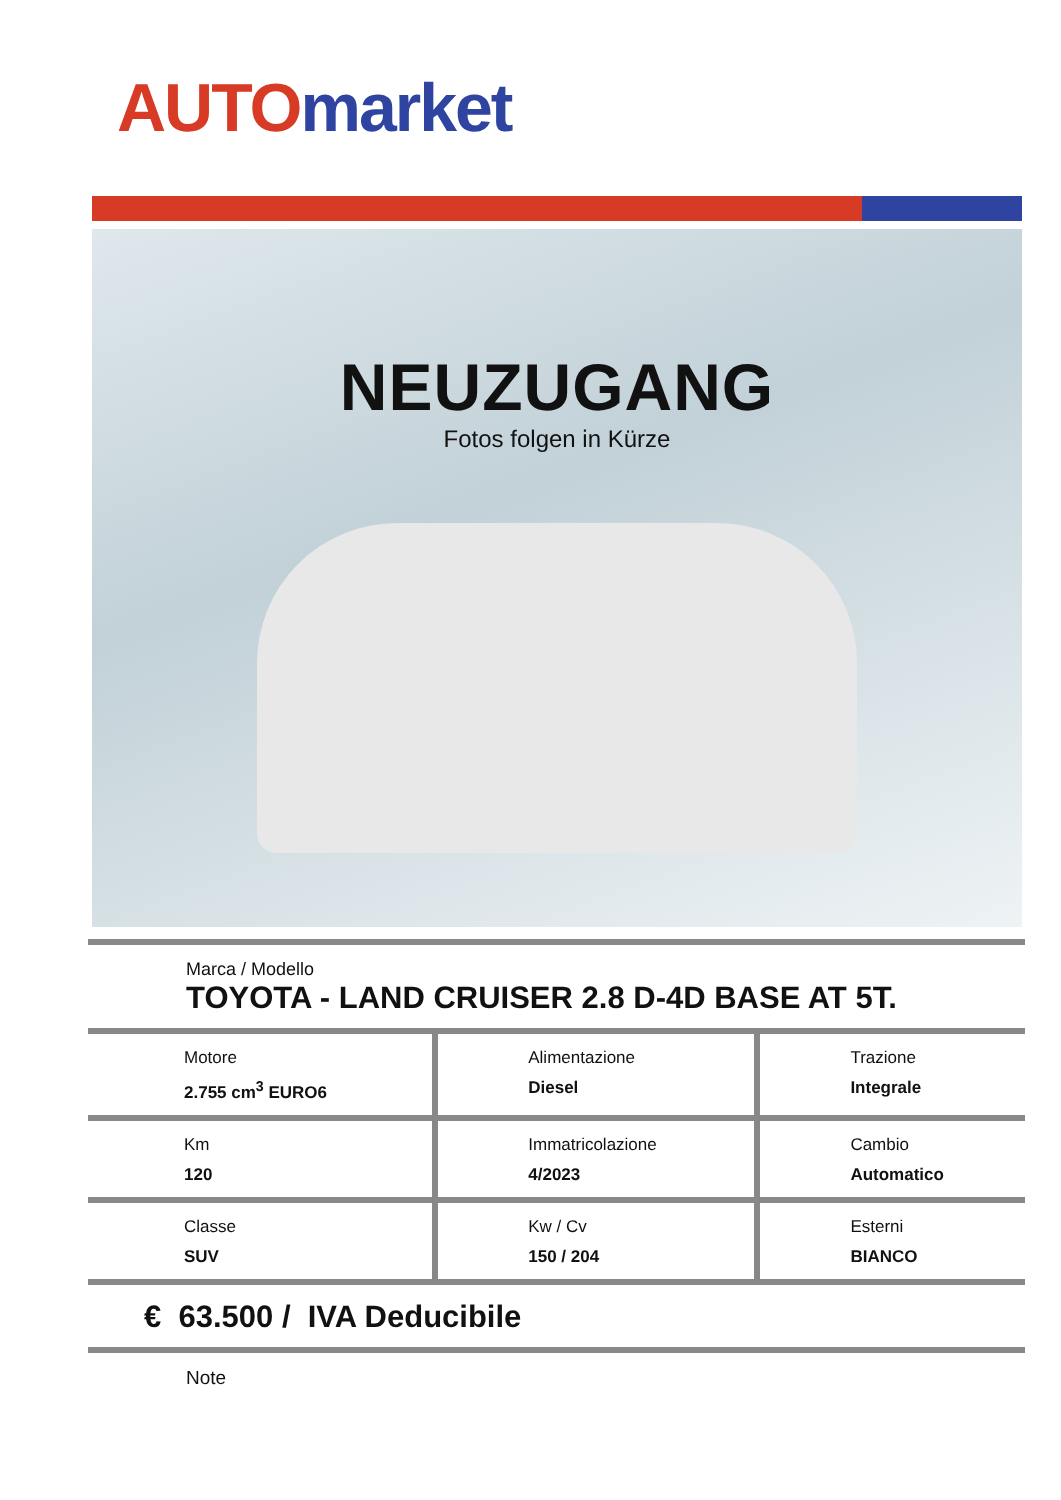AUTO market
NEUZUGANG
Fotos folgen in Kürze
| Marca / Modello TOYOTA - LAND CRUISER 2.8 D-4D BASE AT 5T. | | |
| Motore 2.755 cm<sup>3</sup> EURO6 | Alimentazione Diesel | Trazione Integrale |
| Km 120 | Immatricolazione 4/2023 | Cambio Automatico |
| Classe SUV | Kw / Cv 150 / 204 | Esterni BIANCO |
| € 63.500 / IVA Deducibile | | |
| Note | | |